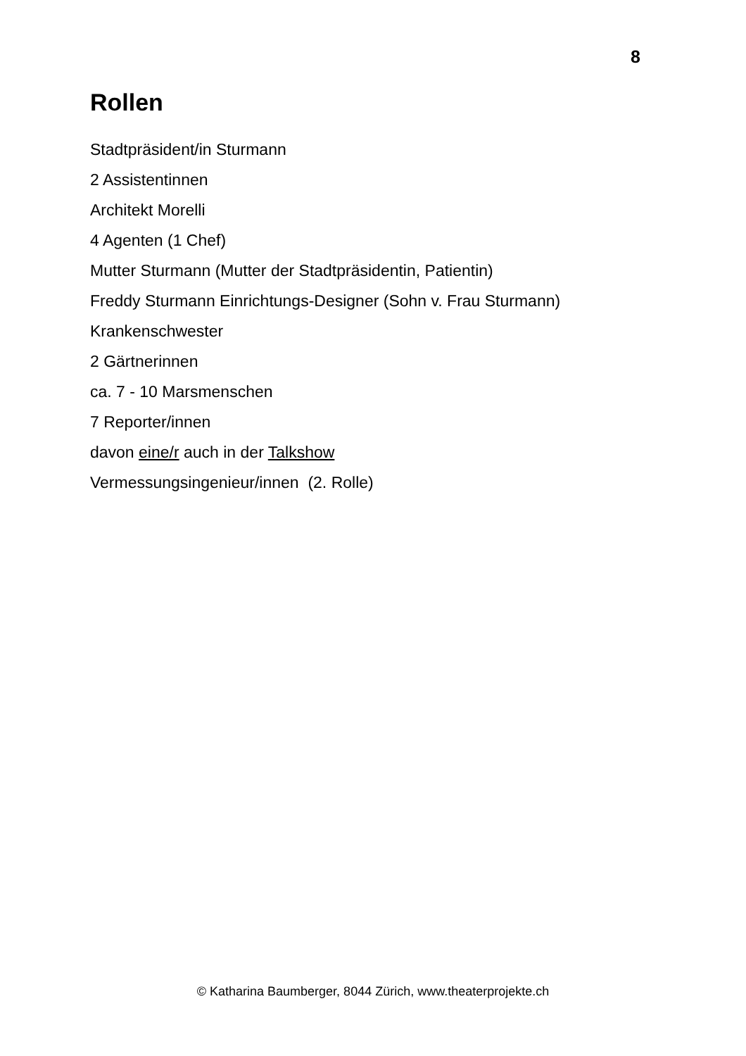8
Rollen
Stadtpräsident/in Sturmann
2 Assistentinnen
Architekt Morelli
4 Agenten (1 Chef)
Mutter Sturmann (Mutter der Stadtpräsidentin, Patientin)
Freddy Sturmann Einrichtungs-Designer (Sohn v. Frau Sturmann)
Krankenschwester
2 Gärtnerinnen
ca. 7 - 10 Marsmenschen
7 Reporter/innen
davon eine/r auch in der Talkshow
Vermessungsingenieur/innen (2. Rolle)
© Katharina Baumberger, 8044 Zürich, www.theaterprojekte.ch